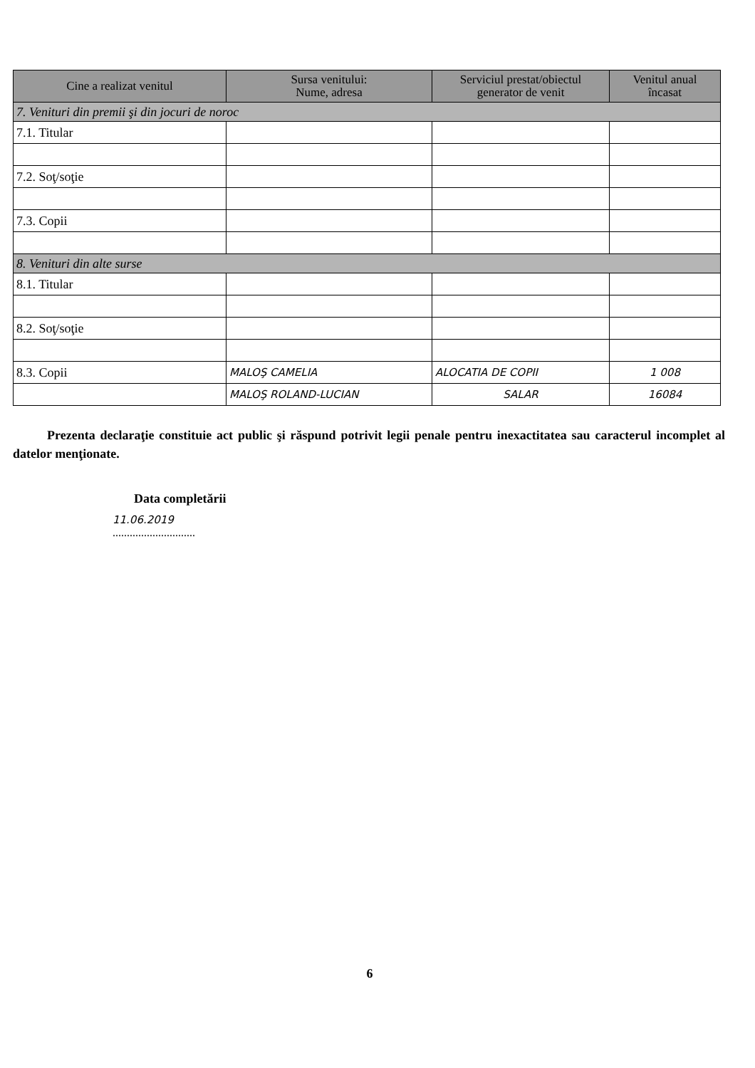| Cine a realizat venitul | Sursa venitului: Nume, adresa | Serviciul prestat/obiectul generator de venit | Venitul anual încasat |
| --- | --- | --- | --- |
| 7. Venituri din premii şi din jocuri de noroc | | | |
| 7.1. Titular | | | |
| 7.2. Soţ/soţie | | | |
| 7.3. Copii | | | |
| 8. Venituri din alte surse | | | |
| 8.1. Titular | | | |
| 8.2. Soţ/soţie | | | |
| 8.3. Copii | MALOŞ CAMELIA | ALOCATIA DE COPII | 1 008 |
| | MALOŞ ROLAND-LUCIAN | SALAR | 16084 |
Prezenta declaraţie constituie act public şi răspund potrivit legii penale pentru inexactitatea sau caracterul incomplet al datelor menţionate.
Data completării
11.06.2019
.............................
6